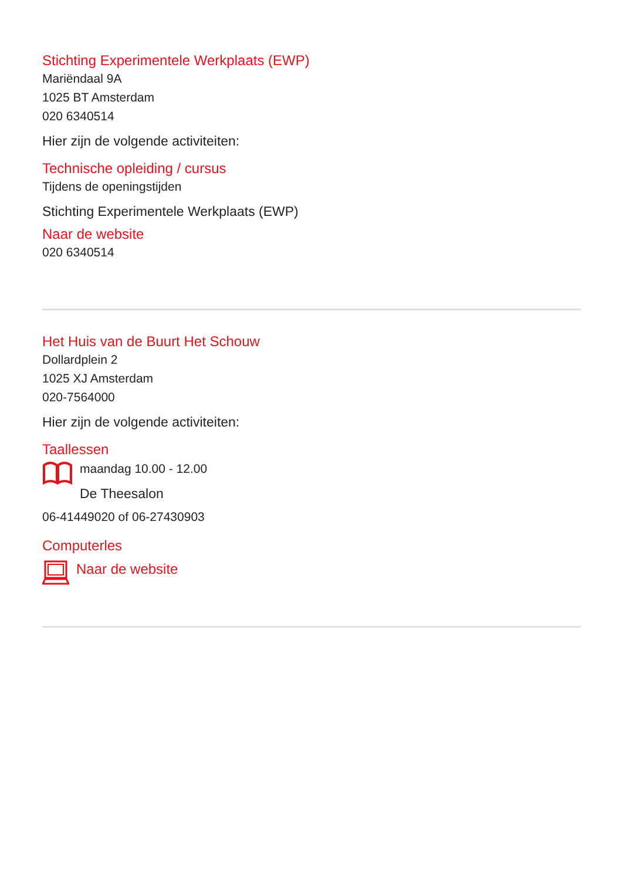Stichting Experimentele Werkplaats (EWP)
Mariëndaal 9A
1025 BT Amsterdam
020 6340514
Hier zijn de volgende activiteiten:
Technische opleiding / cursus
Tijdens de openingstijden
Stichting Experimentele Werkplaats (EWP)
Naar de website
020 6340514
Het Huis van de Buurt Het Schouw
Dollardplein 2
1025 XJ Amsterdam
020-7564000
Hier zijn de volgende activiteiten:
Taallessen
maandag 10.00 - 12.00
De Theesalon
06-41449020 of 06-27430903
Computerles
Naar de website